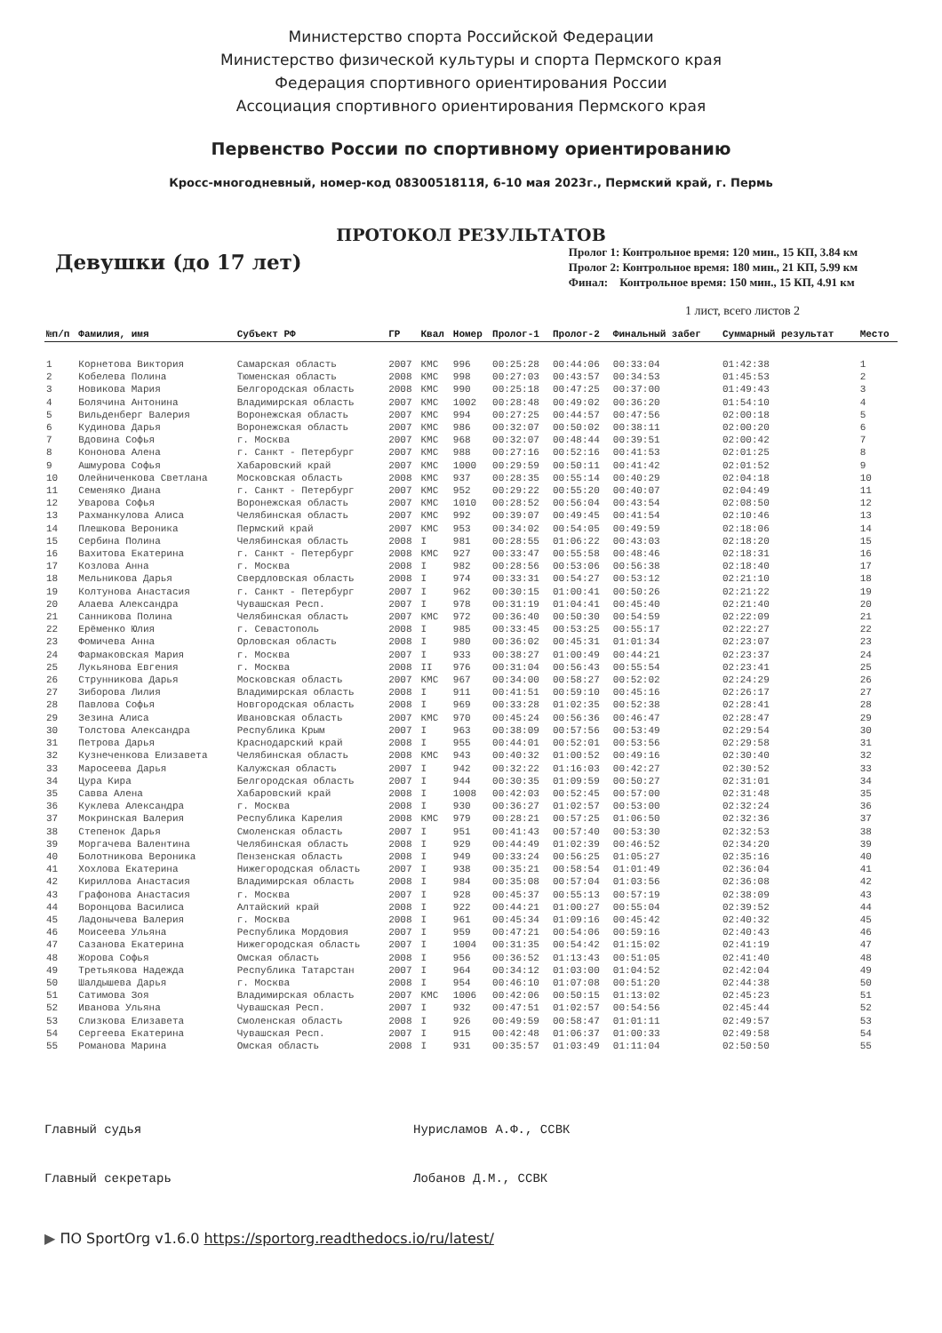Министерство спорта Российской Федерации
Министерство физической культуры и спорта Пермского края
Федерация спортивного ориентирования России
Ассоциация спортивного ориентирования Пермского края
Первенство России по спортивному ориентированию
Кросс-многодневный, номер-код 0830051811Я, 6-10 мая 2023г., Пермский край, г. Пермь
ПРОТОКОЛ РЕЗУЛЬТАТОВ
Девушки (до 17 лет)
Пролог 1: Контрольное время: 120 мин., 15 КП, 3.84 км
Пролог 2: Контрольное время: 180 мин., 21 КП, 5.99 км
Финал: Контрольное время: 150 мин., 15 КП, 4.91 км
1 лист, всего листов 2
| №п/п | Фамилия, имя | Субъект РФ | ГР | Квал | Номер | Пролог-1 | Пролог-2 | Финальный забег | Суммарный результат | Место |
| --- | --- | --- | --- | --- | --- | --- | --- | --- | --- | --- |
| 1 | Корнетова Виктория | Самарская область | 2007 | КМС | 996 | 00:25:28 | 00:44:06 | 00:33:04 | 01:42:38 | 1 |
| 2 | Кобелева Полина | Тюменская область | 2008 | КМС | 998 | 00:27:03 | 00:43:57 | 00:34:53 | 01:45:53 | 2 |
| 3 | Новикова Мария | Белгородская область | 2008 | КМС | 990 | 00:25:18 | 00:47:25 | 00:37:00 | 01:49:43 | 3 |
| 4 | Болячина Антонина | Владимирская область | 2007 | КМС | 1002 | 00:28:48 | 00:49:02 | 00:36:20 | 01:54:10 | 4 |
| 5 | Вильденберг Валерия | Воронежская область | 2007 | КМС | 994 | 00:27:25 | 00:44:57 | 00:47:56 | 02:00:18 | 5 |
| 6 | Кудинова Дарья | Воронежская область | 2007 | КМС | 986 | 00:32:07 | 00:50:02 | 00:38:11 | 02:00:20 | 6 |
| 7 | Вдовина Софья | г. Москва | 2007 | КМС | 968 | 00:32:07 | 00:48:44 | 00:39:51 | 02:00:42 | 7 |
| 8 | Кононова Алена | г. Санкт - Петербург | 2007 | КМС | 988 | 00:27:16 | 00:52:16 | 00:41:53 | 02:01:25 | 8 |
| 9 | Ашмурова Софья | Хабаровский край | 2007 | КМС | 1000 | 00:29:59 | 00:50:11 | 00:41:42 | 02:01:52 | 9 |
| 10 | Олейниченкова Светлана | Московская область | 2008 | КМС | 937 | 00:28:35 | 00:55:14 | 00:40:29 | 02:04:18 | 10 |
| 11 | Семеняко Диана | г. Санкт - Петербург | 2007 | КМС | 952 | 00:29:22 | 00:55:20 | 00:40:07 | 02:04:49 | 11 |
| 12 | Уварова Софья | Воронежская область | 2007 | КМС | 1010 | 00:28:52 | 00:56:04 | 00:43:54 | 02:08:50 | 12 |
| 13 | Рахманкулова Алиса | Челябинская область | 2007 | КМС | 992 | 00:39:07 | 00:49:45 | 00:41:54 | 02:10:46 | 13 |
| 14 | Плешкова Вероника | Пермский край | 2007 | КМС | 953 | 00:34:02 | 00:54:05 | 00:49:59 | 02:18:06 | 14 |
| 15 | Сербина Полина | Челябинская область | 2008 | I | 981 | 00:28:55 | 01:06:22 | 00:43:03 | 02:18:20 | 15 |
| 16 | Вахитова Екатерина | г. Санкт - Петербург | 2008 | КМС | 927 | 00:33:47 | 00:55:58 | 00:48:46 | 02:18:31 | 16 |
| 17 | Козлова Анна | г. Москва | 2008 | I | 982 | 00:28:56 | 00:53:06 | 00:56:38 | 02:18:40 | 17 |
| 18 | Мельникова Дарья | Свердловская область | 2008 | I | 974 | 00:33:31 | 00:54:27 | 00:53:12 | 02:21:10 | 18 |
| 19 | Колтунова Анастасия | г. Санкт - Петербург | 2007 | I | 962 | 00:30:15 | 01:00:41 | 00:50:26 | 02:21:22 | 19 |
| 20 | Алаева Александра | Чувашская Респ. | 2007 | I | 978 | 00:31:19 | 01:04:41 | 00:45:40 | 02:21:40 | 20 |
| 21 | Санникова Полина | Челябинская область | 2007 | КМС | 972 | 00:36:40 | 00:50:30 | 00:54:59 | 02:22:09 | 21 |
| 22 | Ерёменко Юлия | г. Севастополь | 2008 | I | 985 | 00:33:45 | 00:53:25 | 00:55:17 | 02:22:27 | 22 |
| 23 | Фомичева Анна | Орловская область | 2008 | I | 980 | 00:36:02 | 00:45:31 | 01:01:34 | 02:23:07 | 23 |
| 24 | Фармаковская Мария | г. Москва | 2007 | I | 933 | 00:38:27 | 01:00:49 | 00:44:21 | 02:23:37 | 24 |
| 25 | Лукьянова Евгения | г. Москва | 2008 | II | 976 | 00:31:04 | 00:56:43 | 00:55:54 | 02:23:41 | 25 |
| 26 | Струнникова Дарья | Московская область | 2007 | КМС | 967 | 00:34:00 | 00:58:27 | 00:52:02 | 02:24:29 | 26 |
| 27 | Зиборова Лилия | Владимирская область | 2008 | I | 911 | 00:41:51 | 00:59:10 | 00:45:16 | 02:26:17 | 27 |
| 28 | Павлова Софья | Новгородская область | 2008 | I | 969 | 00:33:28 | 01:02:35 | 00:52:38 | 02:28:41 | 28 |
| 29 | Зезина Алиса | Ивановская область | 2007 | КМС | 970 | 00:45:24 | 00:56:36 | 00:46:47 | 02:28:47 | 29 |
| 30 | Толстова Александра | Республика Крым | 2007 | I | 963 | 00:38:09 | 00:57:56 | 00:53:49 | 02:29:54 | 30 |
| 31 | Петрова Дарья | Краснодарский край | 2008 | I | 955 | 00:44:01 | 00:52:01 | 00:53:56 | 02:29:58 | 31 |
| 32 | Кузнеченкова Елизавета | Челябинская область | 2008 | КМС | 943 | 00:40:32 | 01:00:52 | 00:49:16 | 02:30:40 | 32 |
| 33 | Маросеева Дарья | Калужская область | 2007 | I | 942 | 00:32:22 | 01:16:03 | 00:42:27 | 02:30:52 | 33 |
| 34 | Цура Кира | Белгородская область | 2007 | I | 944 | 00:30:35 | 01:09:59 | 00:50:27 | 02:31:01 | 34 |
| 35 | Савва Алена | Хабаровский край | 2008 | I | 1008 | 00:42:03 | 00:52:45 | 00:57:00 | 02:31:48 | 35 |
| 36 | Куклева Александра | г. Москва | 2008 | I | 930 | 00:36:27 | 01:02:57 | 00:53:00 | 02:32:24 | 36 |
| 37 | Мокринская Валерия | Республика Карелия | 2008 | КМС | 979 | 00:28:21 | 00:57:25 | 01:06:50 | 02:32:36 | 37 |
| 38 | Степенок Дарья | Смоленская область | 2007 | I | 951 | 00:41:43 | 00:57:40 | 00:53:30 | 02:32:53 | 38 |
| 39 | Моргачева Валентина | Челябинская область | 2008 | I | 929 | 00:44:49 | 01:02:39 | 00:46:52 | 02:34:20 | 39 |
| 40 | Болотникова Вероника | Пензенская область | 2008 | I | 949 | 00:33:24 | 00:56:25 | 01:05:27 | 02:35:16 | 40 |
| 41 | Хохлова Екатерина | Нижегородская область | 2007 | I | 938 | 00:35:21 | 00:58:54 | 01:01:49 | 02:36:04 | 41 |
| 42 | Кириллова Анастасия | Владимирская область | 2008 | I | 984 | 00:35:08 | 00:57:04 | 01:03:56 | 02:36:08 | 42 |
| 43 | Графонова Анастасия | г. Москва | 2007 | I | 928 | 00:45:37 | 00:55:13 | 00:57:19 | 02:38:09 | 43 |
| 44 | Воронцова Василиса | Алтайский край | 2008 | I | 922 | 00:44:21 | 01:00:27 | 00:55:04 | 02:39:52 | 44 |
| 45 | Ладонычева Валерия | г. Москва | 2008 | I | 961 | 00:45:34 | 01:09:16 | 00:45:42 | 02:40:32 | 45 |
| 46 | Моисеева Ульяна | Республика Мордовия | 2007 | I | 959 | 00:47:21 | 00:54:06 | 00:59:16 | 02:40:43 | 46 |
| 47 | Сазанова Екатерина | Нижегородская область | 2007 | I | 1004 | 00:31:35 | 00:54:42 | 01:15:02 | 02:41:19 | 47 |
| 48 | Жорова Софья | Омская область | 2008 | I | 956 | 00:36:52 | 01:13:43 | 00:51:05 | 02:41:40 | 48 |
| 49 | Третьякова Надежда | Республика Татарстан | 2007 | I | 964 | 00:34:12 | 01:03:00 | 01:04:52 | 02:42:04 | 49 |
| 50 | Шалдышева Дарья | г. Москва | 2008 | I | 954 | 00:46:10 | 01:07:08 | 00:51:20 | 02:44:38 | 50 |
| 51 | Сатимова Зоя | Владимирская область | 2007 | КМС | 1006 | 00:42:06 | 00:50:15 | 01:13:02 | 02:45:23 | 51 |
| 52 | Иванова Ульяна | Чувашская Респ. | 2007 | I | 932 | 00:47:51 | 01:02:57 | 00:54:56 | 02:45:44 | 52 |
| 53 | Слизкова Елизавета | Смоленская область | 2008 | I | 926 | 00:49:59 | 00:58:47 | 01:01:11 | 02:49:57 | 53 |
| 54 | Сергеева Екатерина | Чувашская Респ. | 2007 | I | 915 | 00:42:48 | 01:06:37 | 01:00:33 | 02:49:58 | 54 |
| 55 | Романова Марина | Омская область | 2008 | I | 931 | 00:35:57 | 01:03:49 | 01:11:04 | 02:50:50 | 55 |
Главный судья Нурисламов А.Ф., ССВК
Главный секретарь Лобанов Д.М., ССВК
▶ ПО SportOrg v1.6.0 https://sportorg.readthedocs.io/ru/latest/